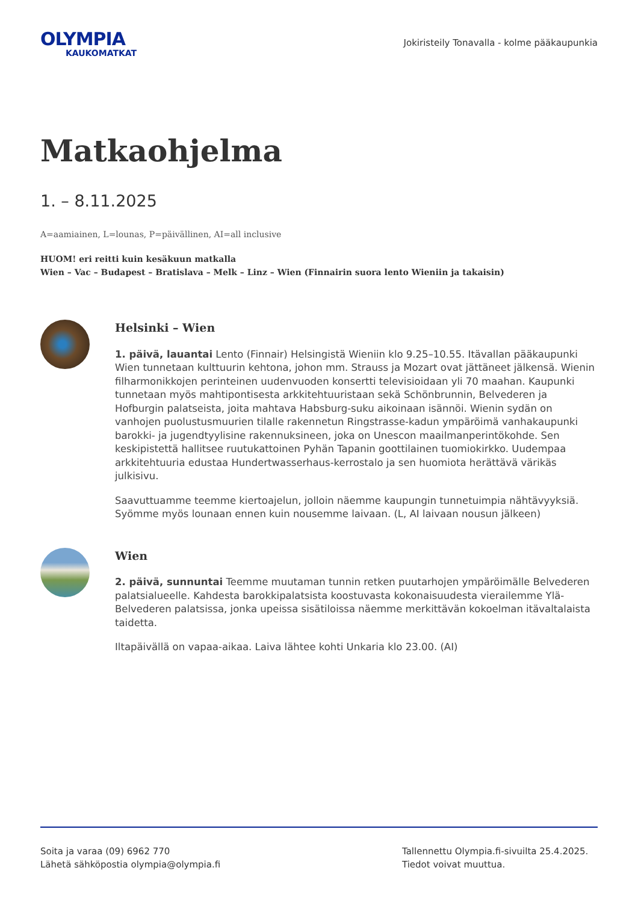OLYMPIA
KAUKOMATKAT
Jokiristeily Tonavalla - kolme pääkaupunkia
Matkaohjelma
1. – 8.11.2025
A=aamiainen, L=lounas, P=päivällinen, AI=all inclusive
HUOM! eri reitti kuin kesäkuun matkalla
Wien – Vac – Budapest – Bratislava – Melk – Linz – Wien (Finnairin suora lento Wieniin ja takaisin)
Helsinki – Wien
1. päivä, lauantai Lento (Finnair) Helsingistä Wieniin klo 9.25–10.55. Itävallan pääkaupunki Wien tunnetaan kulttuurin kehtona, johon mm. Strauss ja Mozart ovat jättäneet jälkensä. Wienin filharmonikkojen perinteinen uudenvuoden konsertti televisioidaan yli 70 maahan. Kaupunki tunnetaan myös mahtipontisesta arkkitehtuuristaan sekä Schönbrunnin, Belvederen ja Hofburgin palatseista, joita mahtava Habsburg-suku aikoinaan isännöi. Wienin sydän on vanhojen puolustusmuurien tilalle rakennetun Ringstrasse-kadun ympäröimä vanhakaupunki barokki- ja jugendtyylisine rakennuksineen, joka on Unescon maailmanperintökohde. Sen keskipistettä hallitsee ruutukattoinen Pyhän Tapanin goottilainen tuomiokirkko. Uudempaa arkkitehtuuria edustaa Hundertwasserhaus-kerrostalo ja sen huomiota herättävä värikäs julkisivu.
Saavuttuamme teemme kiertoajelun, jolloin näemme kaupungin tunnetuimpia nähtävyyksiä. Syömme myös lounaan ennen kuin nousemme laivaan. (L, AI laivaan nousun jälkeen)
Wien
2. päivä, sunnuntai Teemme muutaman tunnin retken puutarhojen ympäröimälle Belvederen palatsialueelle. Kahdesta barokkipalatsista koostuvasta kokonaisuudesta vierailemme Ylä-Belvederen palatsissa, jonka upeissa sisätiloissa näemme merkittävän kokoelman itävaltalaista taidetta.
Iltapäivällä on vapaa-aikaa. Laiva lähtee kohti Unkaria klo 23.00. (AI)
Soita ja varaa (09) 6962 770
Lähetä sähköpostia olympia@olympia.fi
Tallennettu Olympia.fi-sivuilta 25.4.2025.
Tiedot voivat muuttua.